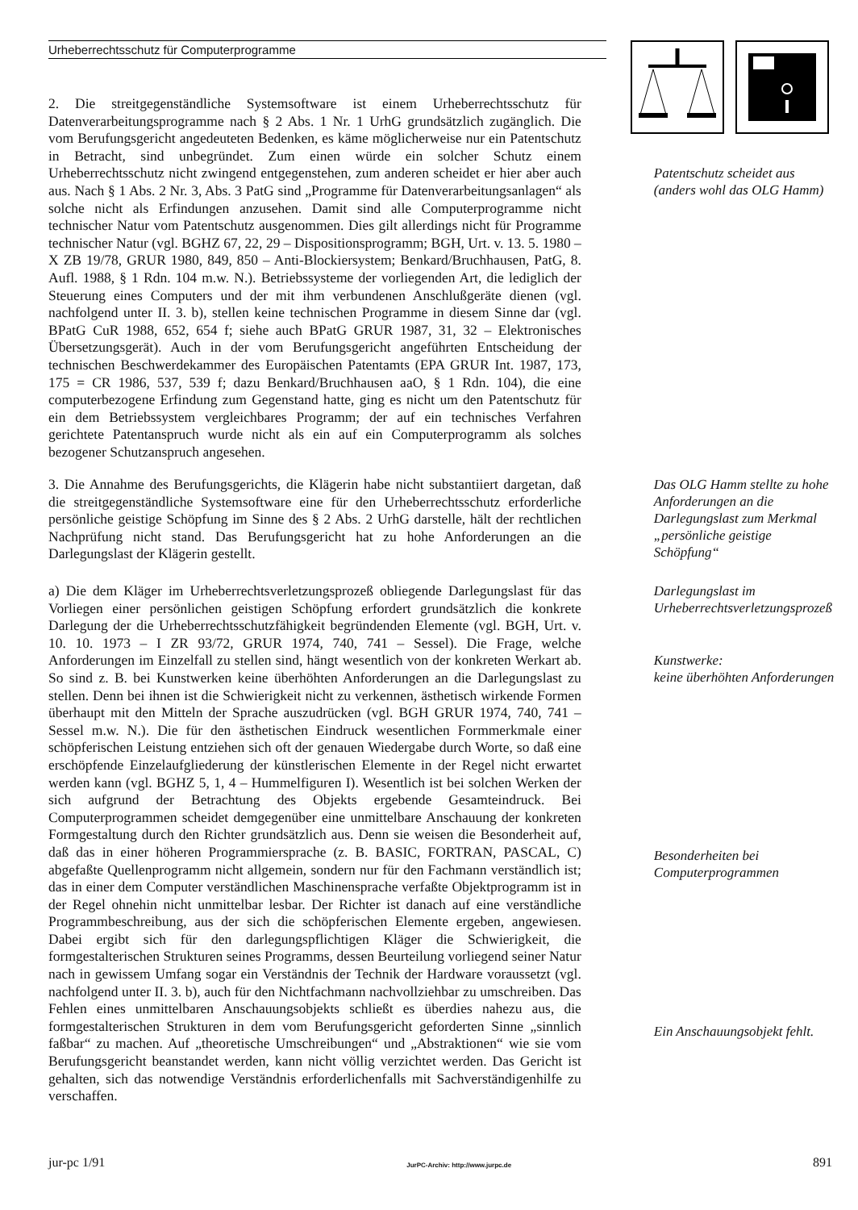Urheberrechtsschutz für Computerprogramme
2. Die streitgegenständliche Systemsoftware ist einem Urheberrechtsschutz für Datenverarbeitungsprogramme nach § 2 Abs. 1 Nr. 1 UrhG grundsätzlich zugänglich. Die vom Berufungsgericht angedeuteten Bedenken, es käme möglicherweise nur ein Patentschutz in Betracht, sind unbegründet. Zum einen würde ein solcher Schutz einem Urheberrechtsschutz nicht zwingend entgegenstehen, zum anderen scheidet er hier aber auch aus. Nach § 1 Abs. 2 Nr. 3, Abs. 3 PatG sind „Programme für Datenverarbeitungsanlagen“ als solche nicht als Erfindungen anzusehen. Damit sind alle Computerprogramme nicht technischer Natur vom Patentschutz ausgenommen. Dies gilt allerdings nicht für Programme technischer Natur (vgl. BGHZ 67, 22, 29 – Dispositionsprogramm; BGH, Urt. v. 13. 5. 1980 – X ZB 19/78, GRUR 1980, 849, 850 – Anti-Blockiersystem; Benkard/Bruchhausen, PatG, 8. Aufl. 1988, § 1 Rdn. 104 m.w. N.). Betriebssysteme der vorliegenden Art, die lediglich der Steuerung eines Computers und der mit ihm verbundenen Anschlußgeräte dienen (vgl. nachfolgend unter II. 3. b), stellen keine technischen Programme in diesem Sinne dar (vgl. BPatG CuR 1988, 652, 654 f; siehe auch BPatG GRUR 1987, 31, 32 – Elektronisches Übersetzungsgerät). Auch in der vom Berufungsgericht angeführten Entscheidung der technischen Beschwerdekammer des Europäischen Patentamts (EPA GRUR Int. 1987, 173, 175 = CR 1986, 537, 539 f; dazu Benkard/Bruchhausen aaO, § 1 Rdn. 104), die eine computerbezogene Erfindung zum Gegenstand hatte, ging es nicht um den Patentschutz für ein dem Betriebssystem vergleichbares Programm; der auf ein technisches Verfahren gerichtete Patentanspruch wurde nicht als ein auf ein Computerprogramm als solches bezogener Schutzanspruch angesehen.
Patentschutz scheidet aus (anders wohl das OLG Hamm)
3. Die Annahme des Berufungsgerichts, die Klägerin habe nicht substantiiert dargetan, daß die streitgegenständliche Systemsoftware eine für den Urheberrechtsschutz erforderliche persönliche geistige Schöpfung im Sinne des § 2 Abs. 2 UrhG darstelle, hält der rechtlichen Nachprüfung nicht stand. Das Berufungsgericht hat zu hohe Anforderungen an die Darlegungslast der Klägerin gestellt.
Das OLG Hamm stellte zu hohe Anforderungen an die Darlegungslast zum Merkmal „persönliche geistige Schöpfung“
a) Die dem Kläger im Urheberrechtsverletzungsprozeß obliegende Darlegungslast für das Vorliegen einer persönlichen geistigen Schöpfung erfordert grundsätzlich die konkrete Darlegung der die Urheberrechtsschutzfähigkeit begründenden Elemente (vgl. BGH, Urt. v. 10. 10. 1973 – I ZR 93/72, GRUR 1974, 740, 741 – Sessel). Die Frage, welche Anforderungen im Einzelfall zu stellen sind, hängt wesentlich von der konkreten Werkart ab. So sind z. B. bei Kunstwerken keine überhöhten Anforderungen an die Darlegungslast zu stellen. Denn bei ihnen ist die Schwierigkeit nicht zu verkennen, ästhetisch wirkende Formen überhaupt mit den Mitteln der Sprache auszudrücken (vgl. BGH GRUR 1974, 740, 741 – Sessel m.w. N.). Die für den ästhetischen Eindruck wesentlichen Formmerkmale einer schöpferischen Leistung entziehen sich oft der genauen Wiedergabe durch Worte, so daß eine erschöpfende Einzelaufgliederung der künstlerischen Elemente in der Regel nicht erwartet werden kann (vgl. BGHZ 5, 1, 4 – Hummelfiguren I). Wesentlich ist bei solchen Werken der sich aufgrund der Betrachtung des Objekts ergebende Gesamteindruck. Bei Computerprogrammen scheidet demgegenüber eine unmittelbare Anschauung der konkreten Formgestaltung durch den Richter grundsätzlich aus. Denn sie weisen die Besonderheit auf, daß das in einer höheren Programmiersprache (z. B. BASIC, FORTRAN, PASCAL, C) abgefaßte Quellenprogramm nicht allgemein, sondern nur für den Fachmann verständlich ist; das in einer dem Computer verständlichen Maschinensprache verfaßte Objektprogramm ist in der Regel ohnehin nicht unmittelbar lesbar. Der Richter ist danach auf eine verständliche Programmbeschreibung, aus der sich die schöpferischen Elemente ergeben, angewiesen. Dabei ergibt sich für den darlegungspflichtigen Kläger die Schwierigkeit, die formgestalterischen Strukturen seines Programms, dessen Beurteilung vorliegend seiner Natur nach in gewissem Umfang sogar ein Verständnis der Technik der Hardware voraussetzt (vgl. nachfolgend unter II. 3. b), auch für den Nichtfachmann nachvollziehbar zu umschreiben. Das Fehlen eines unmittelbaren Anschauungsobjekts schließt es überdies nahezu aus, die formgestalterischen Strukturen in dem vom Berufungsgericht geforderten Sinne „sinnlich faßbar“ zu machen. Auf „theoretische Umschreibungen“ und „Abstraktionen“ wie sie vom Berufungsgericht beanstandet werden, kann nicht völlig verzichtet werden. Das Gericht ist gehalten, sich das notwendige Verständnis erforderlichenfalls mit Sachverständigenhilfe zu verschaffen.
Darlegungslast im Urheberrechtsverletzungsprozeß
Kunstwerke:
keine überhöhten Anforderungen
Besonderheiten bei Computerprogrammen
Ein Anschauungsobjekt fehlt.
jur-pc 1/91 JurPC-Archiv: http://www.jurpc.de 891